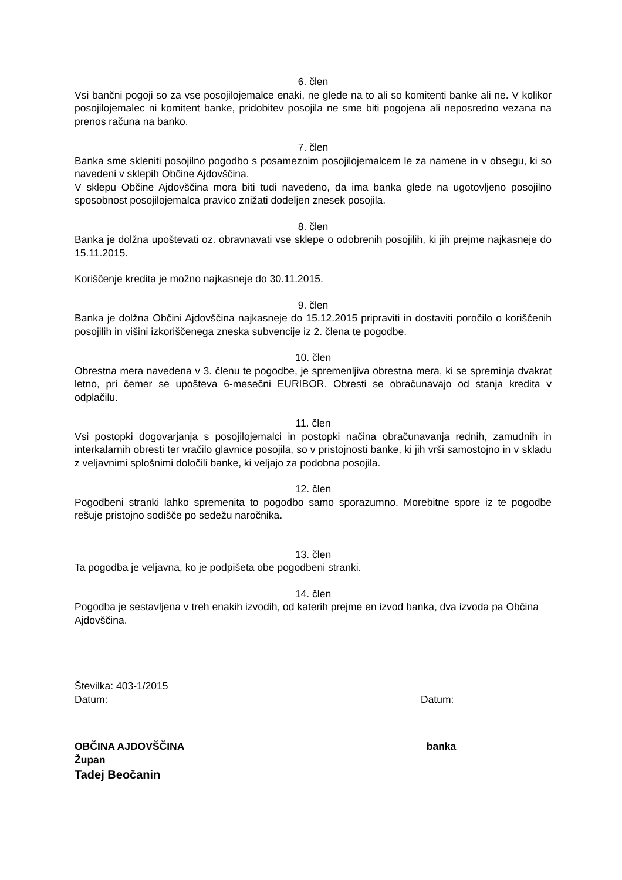6. člen
Vsi bančni pogoji so za vse posojilojemalce enaki, ne glede na to ali so komitenti banke ali ne. V kolikor posojilojemalec ni komitent banke, pridobitev posojila ne sme biti pogojena ali neposredno vezana na prenos računa na banko.
7. člen
Banka sme skleniti posojilno pogodbo s posameznim posojilojemalcem le za namene in v obsegu, ki so navedeni v sklepih Občine Ajdovščina.
V sklepu Občine Ajdovščina mora biti tudi navedeno, da ima banka glede na ugotovljeno posojilno sposobnost posojilojemalca pravico znižati dodeljen znesek posojila.
8. člen
Banka je dolžna upoštevati oz. obravnavati vse sklepe o odobrenih posojilih, ki jih prejme najkasneje do 15.11.2015.
Koriščenje kredita je možno najkasneje do 30.11.2015.
9. člen
Banka je dolžna Občini Ajdovščina najkasneje do 15.12.2015 pripraviti in dostaviti poročilo o koriščenih posojilih in višini izkoriščenega zneska subvencije iz 2. člena te pogodbe.
10. člen
Obrestna mera navedena v 3. členu te pogodbe, je spremenljiva obrestna mera, ki se spreminja dvakrat letno, pri čemer se upošteva 6-mesečni EURIBOR. Obresti se obračunavajo od stanja kredita v odplačilu.
11. člen
Vsi postopki dogovarjanja s posojilojemalci in postopki načina obračunavanja rednih, zamudnih in interkalarnih obresti ter vračilo glavnice posojila, so v pristojnosti banke, ki jih vrši samostojno in v skladu z veljavnimi splošnimi določili banke, ki veljajo za podobna posojila.
12. člen
Pogodbeni stranki lahko spremenita to pogodbo samo sporazumno. Morebitne spore iz te pogodbe rešuje pristojno sodišče po sedežu naročnika.
13. člen
Ta pogodba je veljavna, ko je podpišeta obe pogodbeni stranki.
14. člen
Pogodba je sestavljena v treh enakih izvodih, od katerih prejme en izvod banka, dva izvoda pa Občina Ajdovščina.
Številka: 403-1/2015
Datum: Datum:
OBČINA AJDOVŠČINA banka
Župan
Tadej Beočanin